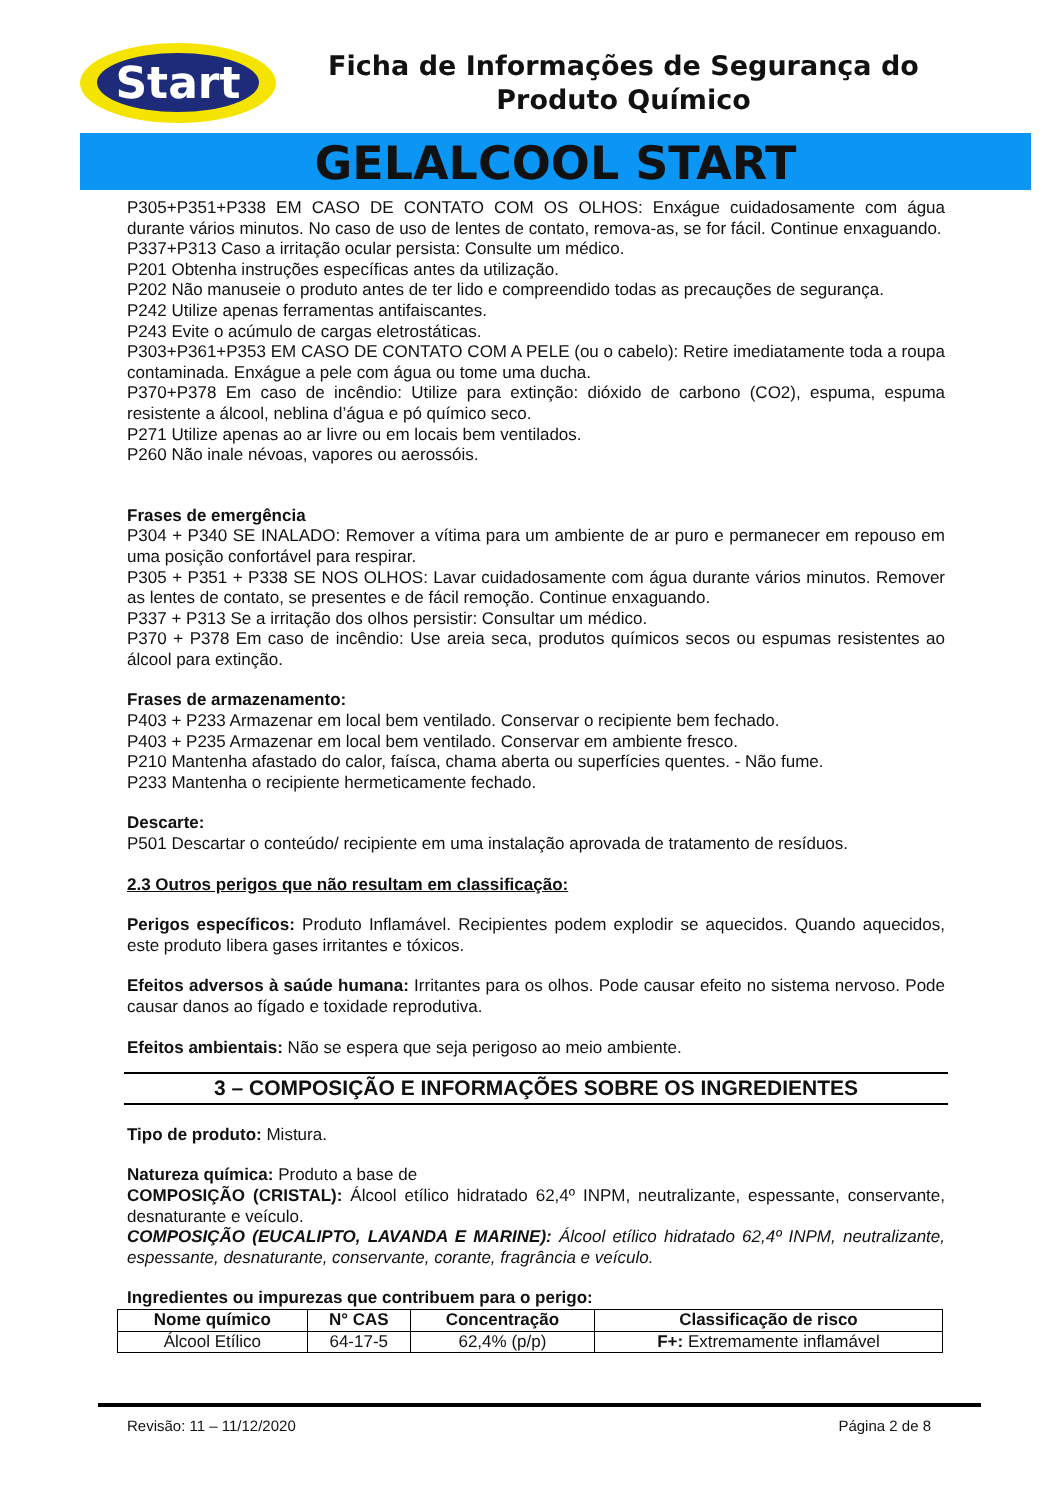Start
Ficha de Informações de Segurança do Produto Químico
GELALCOOL START
P305+P351+P338 EM CASO DE CONTATO COM OS OLHOS: Enxágue cuidadosamente com água durante vários minutos. No caso de uso de lentes de contato, remova-as, se for fácil. Continue enxaguando.
P337+P313 Caso a irritação ocular persista: Consulte um médico.
P201 Obtenha instruções específicas antes da utilização.
P202 Não manuseie o produto antes de ter lido e compreendido todas as precauções de segurança.
P242 Utilize apenas ferramentas antifaiscantes.
P243 Evite o acúmulo de cargas eletrostáticas.
P303+P361+P353 EM CASO DE CONTATO COM A PELE (ou o cabelo): Retire imediatamente toda a roupa contaminada. Enxágue a pele com água ou tome uma ducha.
P370+P378 Em caso de incêndio: Utilize para extinção: dióxido de carbono (CO2), espuma, espuma resistente a álcool, neblina d’água e pó químico seco.
P271 Utilize apenas ao ar livre ou em locais bem ventilados.
P260 Não inale névoas, vapores ou aerossóis.
Frases de emergência
P304 + P340 SE INALADO: Remover a vítima para um ambiente de ar puro e permanecer em repouso em uma posição confortável para respirar.
P305 + P351 + P338 SE NOS OLHOS: Lavar cuidadosamente com água durante vários minutos. Remover as lentes de contato, se presentes e de fácil remoção. Continue enxaguando.
P337 + P313 Se a irritação dos olhos persistir: Consultar um médico.
P370 + P378 Em caso de incêndio: Use areia seca, produtos químicos secos ou espumas resistentes ao álcool para extinção.
Frases de armazenamento:
P403 + P233 Armazenar em local bem ventilado. Conservar o recipiente bem fechado.
P403 + P235 Armazenar em local bem ventilado. Conservar em ambiente fresco.
P210 Mantenha afastado do calor, faísca, chama aberta ou superfícies quentes. - Não fume.
P233 Mantenha o recipiente hermeticamente fechado.
Descarte:
P501 Descartar o conteúdo/ recipiente em uma instalação aprovada de tratamento de resíduos.
2.3 Outros perigos que não resultam em classificação:
Perigos específicos: Produto Inflamável. Recipientes podem explodir se aquecidos. Quando aquecidos, este produto libera gases irritantes e tóxicos.
Efeitos adversos à saúde humana: Irritantes para os olhos. Pode causar efeito no sistema nervoso. Pode causar danos ao fígado e toxidade reprodutiva.
Efeitos ambientais: Não se espera que seja perigoso ao meio ambiente.
3 – COMPOSIÇÃO E INFORMAÇÕES SOBRE OS INGREDIENTES
Tipo de produto: Mistura.
Natureza química: Produto a base de
COMPOSIÇÃO (CRISTAL): Álcool etílico hidratado 62,4º INPM, neutralizante, espessante, conservante, desnaturante e veículo.
COMPOSIÇÃO (EUCALIPTO, LAVANDA E MARINE): Álcool etílico hidratado 62,4º INPM, neutralizante, espessante, desnaturante, conservante, corante, fragrância e veículo.
Ingredientes ou impurezas que contribuem para o perigo:
| Nome químico | N° CAS | Concentração | Classificação de risco |
| --- | --- | --- | --- |
| Álcool Etílico | 64-17-5 | 62,4% (p/p) | F+: Extremamente inflamável |
Revisão: 11 – 11/12/2020 Página 2 de 8